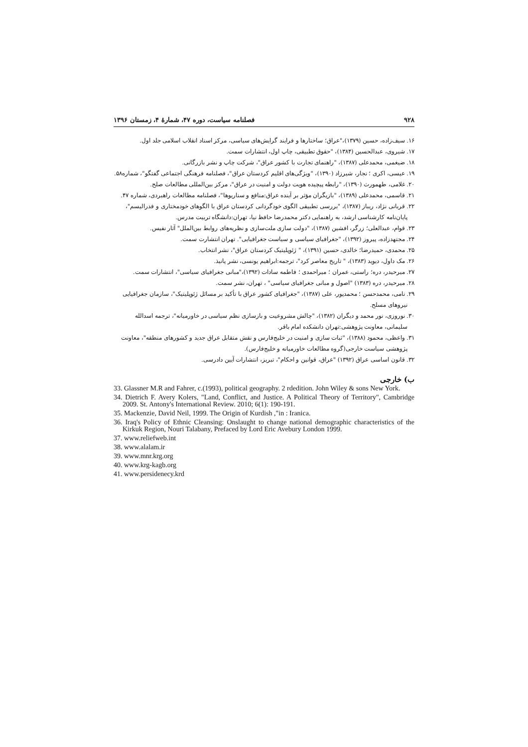۹۲۸ فصلنامه سیاست، دوره ۴۷، شمارۀ ۴، زمستان ۱۳۹۶
۱۶. سیف‌زاده، حسین (۱۳۷۹)،"عراق؛ ساختارها و فرایند گرایش‌های سیاسی، مرکز اسناد انقلاب اسلامی جلد اول.
۱۷. شیروی، عبدالحسین (۱۳۸۴)، "حقوق تطبیقی، چاپ اول، انتشارات سمت.
۱۸. ضیغمی، محمدعلی (۱۳۸۷)، "راهنمای تجارت با کشور عراق"، شرکت چاپ و نشر بازرگانی.
۱۹. عیسی، اکری ؛ نجار، شیرزاد (۱۳۹۰)، "ویژگی‌های اقلیم کردستان عراق"، فصلنامه فرهنگی اجتماعی گفتگو"، شماره۵۸.
۲۰. غلامی، طهمورث (۱۳۹۰)، "رابطه پیچیده هویت دولت و امنیت در عراق"، مرکز بین‌المللی مطالعات صلح.
۲۱. قاسمی، محمدعلی (۱۳۸۹)، "بازیگران مؤثر بر آینده عراق:منافع و سناریوها"، فصلنامه مطالعات راهبردی، شماره ۴۷.
۲۲. قربانی نژاد، ریباز (۱۳۸۷)، "بررسی تطبیقی الگوی خودگردانی کردستان عراق با الگوهای خودمختاری و فدرالیسم"، پایان‌نامه کارشناسی ارشد، به راهنمایی دکتر محمدرضا حافظ نیا، تهران:دانشگاه تربیت مدرس.
۲۳. قوام، عبدالعلی؛ زرگر، افشین (۱۳۸۷)، "دولت سازی ملت‌سازی و نظریه‌های روابط بین‌الملل" آثار نفیس.
۲۴. مجتهدزاده، پیروز (۱۳۹۲)، "جغرافیای سیاسی و سیاست جغرافیایی". تهران انتشارت سمت.
۲۵. محمدی، حمیدرضا؛ خالدی، حسین (۱۳۹۱)، " ژئوپلیتیک کردستان عراق"، نشر انتخاب.
۲۶. مک داول، دیوید (۱۳۸۳)، " تاریخ معاصر کرد"، ترجمه:ابراهیم یونسی، نشر پانیذ.
۲۷. میرحیدر، دره؛ راستی، عمران ؛ میراحمدی ؛ فاطمه سادات (۱۳۹۲)،"مبانی جغرافیای سیاسی"، انتشارات سمت.
۲۸. میرحیدر، دره (۱۳۸۳) "اصول و مبانی جغرافیای سیاسی" ، تهران، نشر سمت.
۲۹. نامی، محمدحسن ؛ محمدپور، علی (۱۳۸۷)، "جغرافیای کشور عراق با تأکید بر مسائل ژئوپلیتیک"، سازمان جغرافیایی نیروهای مسلح.
۳۰. نوروزی، نور محمد و دیگران (۱۳۸۲)، "چالش مشروعیت و بازسازی نظم سیاسی در خاورمیانه"، ترجمه اسدالله سلیمانی، معاونت پژوهشی:تهران دانشکده امام باقر.
۳۱. واعظی، محمود (۱۳۸۸)، "ثبات سازی و امنیت در خلیج‌فارس و نقش متقابل عراق جدید و کشورهای منطقه"، معاونت پژوهشی سیاست خارجی(گروه مطالعات خاورمیانه و خلیج‌فارس).
۳۲. قانون اساسی عراق (۱۳۹۲) "عراق، قوانین و احکام"، تبریز، انتشارات آیین دادرسی.
ب) خارجی
33. Glassner M.R and Fahrer, c.(1993), political geography. 2 rdedition. John Wiley & sons New York.
34. Dietrich F. Avery Kolers, "Land, Conflict, and Justice. A Political Theory of Territory", Cambridge 2009. St. Antony's International Review. 2010; 6(1): 190-191.
35. Mackenzie, David Neil, 1999. The Origin of Kurdish ,"in : Iranica.
36. Iraq's Policy of Ethnic Cleansing: Onslaught to change national demographic characteristics of the Kirkuk Region, Nouri Talabany, Prefaced by Lord Eric Avebury London 1999.
37. www.reliefweb.int
38. www.alalam.ir
39. www.mnr.krg.org
40. www.krg-kagb.org
41. www.persidenecy.krd